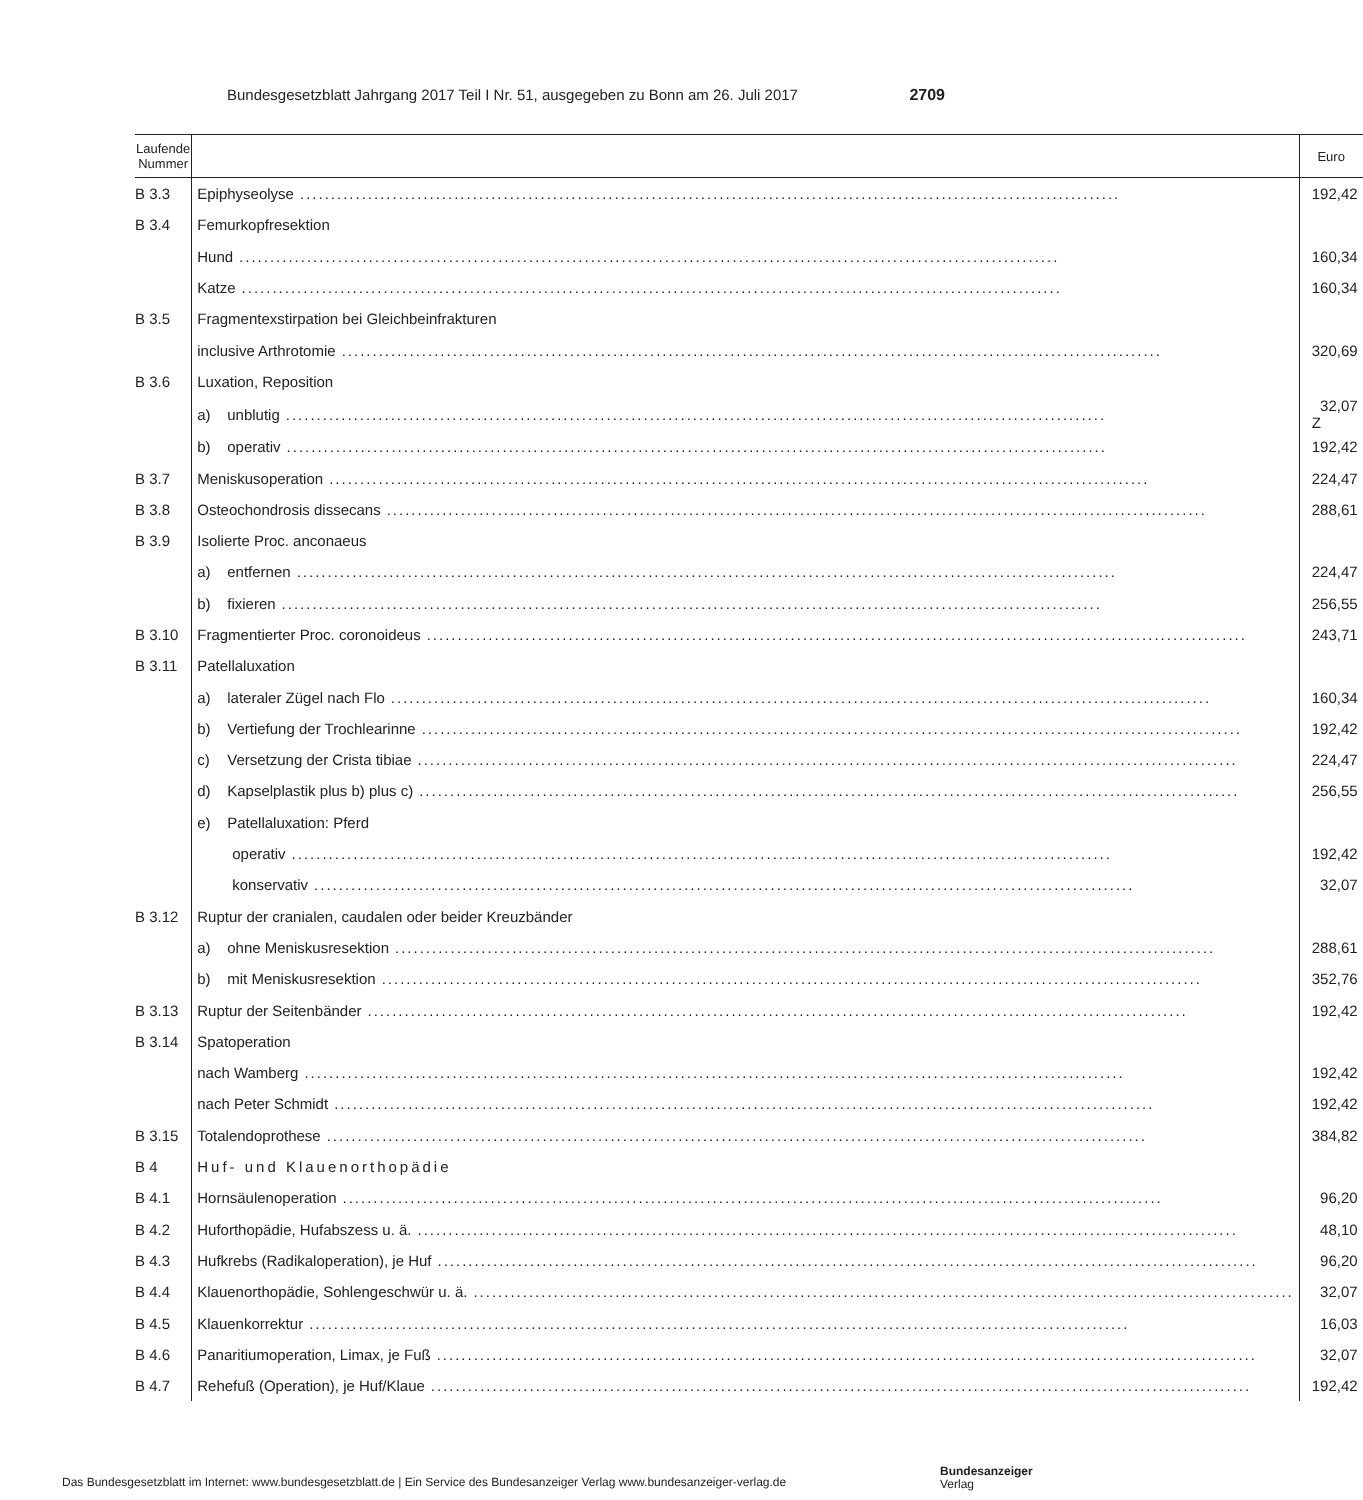Bundesgesetzblatt Jahrgang 2017 Teil I Nr. 51, ausgegeben zu Bonn am 26. Juli 2017 2709
| Laufende Nummer | | Euro |
| --- | --- | --- |
| B 3.3 | Epiphyseolyse | 192,42 |
| B 3.4 | Femurkopfresektion | |
| | Hund | 160,34 |
| | Katze | 160,34 |
| B 3.5 | Fragmentexstirpation bei Gleichbeinfrakturen | |
| | inclusive Arthrotomie | 320,69 |
| B 3.6 | Luxation, Reposition | |
| | a) unblutig | 32,07 Z |
| | b) operativ | 192,42 |
| B 3.7 | Meniskusoperation | 224,47 |
| B 3.8 | Osteochondrosis dissecans | 288,61 |
| B 3.9 | Isolierte Proc. anconaeus | |
| | a) entfernen | 224,47 |
| | b) fixieren | 256,55 |
| B 3.10 | Fragmentierter Proc. coronoideus | 243,71 |
| B 3.11 | Patellaluxation | |
| | a) lateraler Zügel nach Flo | 160,34 |
| | b) Vertiefung der Trochlearinne | 192,42 |
| | c) Versetzung der Crista tibiae | 224,47 |
| | d) Kapselplastik plus b) plus c) | 256,55 |
| | e) Patellaluxation: Pferd | |
| | operativ | 192,42 |
| | konservativ | 32,07 |
| B 3.12 | Ruptur der cranialen, caudalen oder beider Kreuzbänder | |
| | a) ohne Meniskusresektion | 288,61 |
| | b) mit Meniskusresektion | 352,76 |
| B 3.13 | Ruptur der Seitenbänder | 192,42 |
| B 3.14 | Spatoperation | |
| | nach Wamberg | 192,42 |
| | nach Peter Schmidt | 192,42 |
| B 3.15 | Totalendoprothese | 384,82 |
| B 4 | Huf- und Klauenorthopädie | |
| B 4.1 | Hornsäulenoperation | 96,20 |
| B 4.2 | Huforthopädie, Hufabszess u. ä. | 48,10 |
| B 4.3 | Hufkrebs (Radikaloperation), je Huf | 96,20 |
| B 4.4 | Klauenorthopädie, Sohlengeschwür u. ä. | 32,07 |
| B 4.5 | Klauenkorrektur | 16,03 |
| B 4.6 | Panaritiumoperation, Limax, je Fuß | 32,07 |
| B 4.7 | Rehefuß (Operation), je Huf/Klaue | 192,42 |
Das Bundesgesetzblatt im Internet: www.bundesgesetzblatt.de | Ein Service des Bundesanzeiger Verlag www.bundesanzeiger-verlag.de
Bundesanzeiger
Verlag